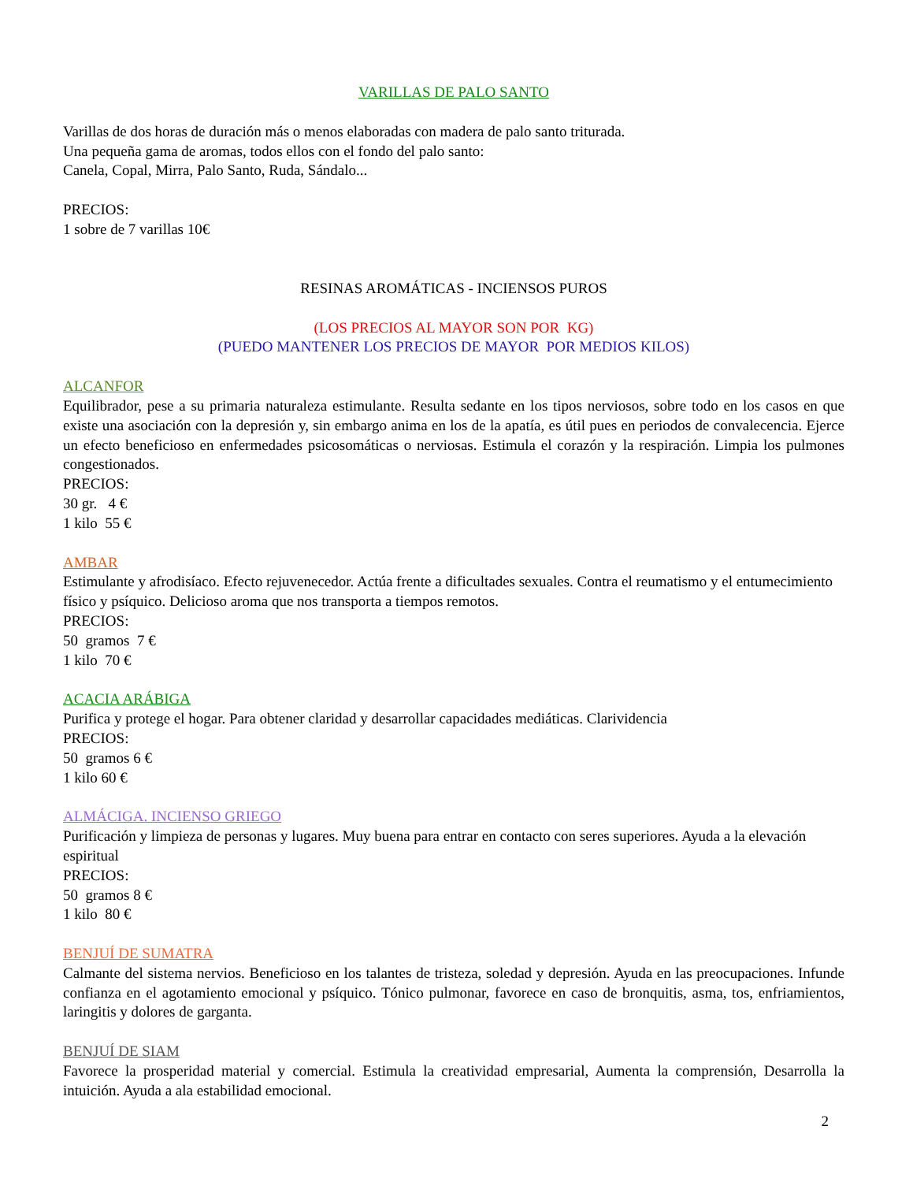VARILLAS DE PALO SANTO
Varillas de dos horas de duración más o menos elaboradas con madera de palo santo triturada.
Una pequeña gama de aromas, todos ellos con el fondo del palo santo:
Canela, Copal, Mirra, Palo Santo, Ruda, Sándalo...
PRECIOS:
1 sobre de 7 varillas 10€
RESINAS AROMÁTICAS - INCIENSOS PUROS
(LOS PRECIOS AL MAYOR SON POR KG)
(PUEDO MANTENER LOS PRECIOS DE MAYOR POR MEDIOS KILOS)
ALCANFOR
Equilibrador, pese a su primaria naturaleza estimulante. Resulta sedante en los tipos nerviosos, sobre todo en los casos en que existe una asociación con la depresión y, sin embargo anima en los de la apatía, es útil pues en periodos de convalecencia. Ejerce un efecto beneficioso en enfermedades psicosomáticas o nerviosas. Estimula el corazón y la respiración. Limpia los pulmones congestionados.
PRECIOS:
30 gr. 4 €
1 kilo 55 €
AMBAR
Estimulante y afrodisíaco. Efecto rejuvenecedor. Actúa frente a dificultades sexuales. Contra el reumatismo y el entumecimiento físico y psíquico. Delicioso aroma que nos transporta a tiempos remotos.
PRECIOS:
50 gramos 7 €
1 kilo 70 €
ACACIA ARÁBIGA
Purifica y protege el hogar. Para obtener claridad y desarrollar capacidades mediáticas. Clarividencia
PRECIOS:
50 gramos 6 €
1 kilo 60 €
ALMÁCIGA. INCIENSO GRIEGO
Purificación y limpieza de personas y lugares. Muy buena para entrar en contacto con seres superiores. Ayuda a la elevación espiritual
PRECIOS:
50 gramos 8 €
1 kilo 80 €
BENJUÍ DE SUMATRA
Calmante del sistema nervios. Beneficioso en los talantes de tristeza, soledad y depresión. Ayuda en las preocupaciones. Infunde confianza en el agotamiento emocional y psíquico. Tónico pulmonar, favorece en caso de bronquitis, asma, tos, enfriamientos, laringitis y dolores de garganta.
BENJUÍ DE SIAM
Favorece la prosperidad material y comercial. Estimula la creatividad empresarial, Aumenta la comprensión, Desarrolla la intuición. Ayuda a ala estabilidad emocional.
2